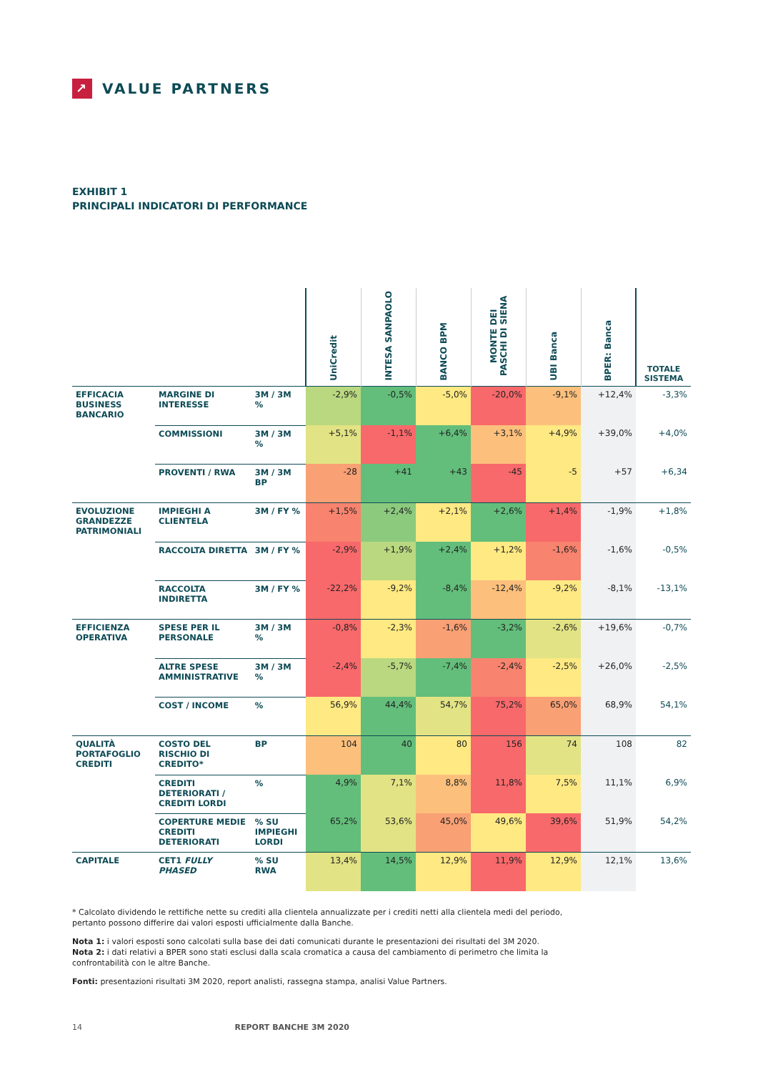↗
VALUE PARTNERS
EXHIBIT 1
PRINCIPALI INDICATORI DI PERFORMANCE
| | | | UniCredit | INTESA SANPAOLO | BANCO BPM | MONTE DEI PASCHI DI SIENA | UBI Banca | BPER: Banca | TOTALE SISTEMA |
| --- | --- | --- | --- | --- | --- | --- | --- | --- | --- |
| EFFICACIA BUSINESS BANCARIO | MARGINE DI INTERESSE | 3M / 3M % | -2,9% | -0,5% | -5,0% | -20,0% | -9,1% | +12,4% | -3,3% |
| | COMMISSIONI | 3M / 3M % | +5,1% | -1,1% | +6,4% | +3,1% | +4,9% | +39,0% | +4,0% |
| | PROVENTI / RWA | 3M / 3M BP | -28 | +41 | +43 | -45 | -5 | +57 | +6,34 |
| EVOLUZIONE GRANDEZZE PATRIMONIALI | IMPIEGHI A CLIENTELA | 3M / FY % | +1,5% | +2,4% | +2,1% | +2,6% | +1,4% | -1,9% | +1,8% |
| | RACCOLTA DIRETTA | 3M / FY % | -2,9% | +1,9% | +2,4% | +1,2% | -1,6% | -1,6% | -0,5% |
| | RACCOLTA INDIRETTA | 3M / FY % | -22,2% | -9,2% | -8,4% | -12,4% | -9,2% | -8,1% | -13,1% |
| EFFICIENZA OPERATIVA | SPESE PER IL PERSONALE | 3M / 3M % | -0,8% | -2,3% | -1,6% | -3,2% | -2,6% | +19,6% | -0,7% |
| | ALTRE SPESE AMMINISTRATIVE | 3M / 3M % | -2,4% | -5,7% | -7,4% | -2,4% | -2,5% | +26,0% | -2,5% |
| | COST / INCOME | % | 56,9% | 44,4% | 54,7% | 75,2% | 65,0% | 68,9% | 54,1% |
| QUALITÀ PORTAFOGLIO CREDITI | COSTO DEL RISCHIO DI CREDITO* | BP | 104 | 40 | 80 | 156 | 74 | 108 | 82 |
| | CREDITI DETERIORATI / CREDITI LORDI | % | 4,9% | 7,1% | 8,8% | 11,8% | 7,5% | 11,1% | 6,9% |
| | COPERTURE MEDIE CREDITI DETERIORATI | % SU IMPIEGHI LORDI | 65,2% | 53,6% | 45,0% | 49,6% | 39,6% | 51,9% | 54,2% |
| CAPITALE | CET1 FULLY PHASED | % SU RWA | 13,4% | 14,5% | 12,9% | 11,9% | 12,9% | 12,1% | 13,6% |
* Calcolato dividendo le rettifiche nette su crediti alla clientela annualizzate per i crediti netti alla clientela medi del periodo, pertanto possono differire dai valori esposti ufficialmente dalla Banche.
Nota 1: i valori esposti sono calcolati sulla base dei dati comunicati durante le presentazioni dei risultati del 3M 2020.
Nota 2: i dati relativi a BPER sono stati esclusi dalla scala cromatica a causa del cambiamento di perimetro che limita la confrontabilità con le altre Banche.
Fonti: presentazioni risultati 3M 2020, report analisti, rassegna stampa, analisi Value Partners.
14 REPORT BANCHE 3M 2020